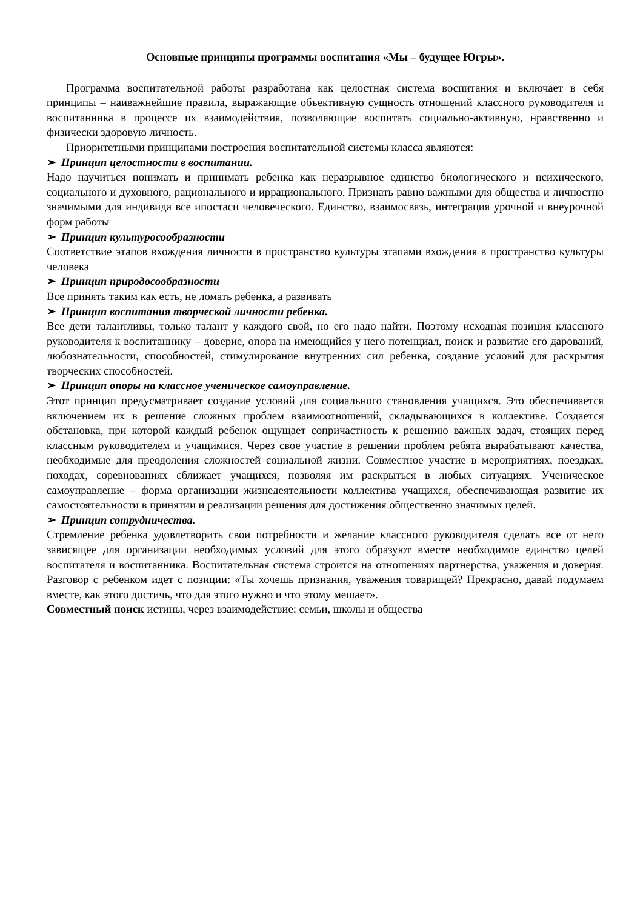Основные принципы программы воспитания «Мы – будущее Югры».
Программа воспитательной работы разработана как целостная система воспитания и включает в себя принципы – наиважнейшие правила, выражающие объективную сущность отношений классного руководителя и воспитанника в процессе их взаимодействия, позволяющие воспитать социально-активную, нравственно и физически здоровую личность.
Приоритетными принципами построения воспитательной системы класса являются:
➢ Принцип целостности в воспитании.
Надо научиться понимать и принимать ребенка как неразрывное единство биологического и психического, социального и духовного, рационального и иррационального. Признать равно важными для общества и личностно значимыми для индивида все ипостаси человеческого. Единство, взаимосвязь, интеграция урочной и внеурочной форм работы
➢ Принцип культуросообразности
Соответствие этапов вхождения личности в пространство культуры этапами вхождения в пространство культуры человека
➢ Принцип природосообразности
Все принять таким как есть, не ломать ребенка, а развивать
➢ Принцип воспитания творческой личности ребенка.
Все дети талантливы, только талант у каждого свой, но его надо найти. Поэтому исходная позиция классного руководителя к воспитаннику – доверие, опора на имеющийся у него потенциал, поиск и развитие его дарований, любознательности, способностей, стимулирование внутренних сил ребенка, создание условий для раскрытия творческих способностей.
➢ Принцип опоры на классное ученическое самоуправление.
Этот принцип предусматривает создание условий для социального становления учащихся. Это обеспечивается включением их в решение сложных проблем взаимоотношений, складывающихся в коллективе. Создается обстановка, при которой каждый ребенок ощущает сопричастность к решению важных задач, стоящих перед классным руководителем и учащимися. Через свое участие в решении проблем ребята вырабатывают качества, необходимые для преодоления сложностей социальной жизни. Совместное участие в мероприятиях, поездках, походах, соревнованиях сближает учащихся, позволяя им раскрыться в любых ситуациях. Ученическое самоуправление – форма организации жизнедеятельности коллектива учащихся, обеспечивающая развитие их самостоятельности в принятии и реализации решения для достижения общественно значимых целей.
➢ Принцип сотрудничества.
Стремление ребенка удовлетворить свои потребности и желание классного руководителя сделать все от него зависящее для организации необходимых условий для этого образуют вместе необходимое единство целей воспитателя и воспитанника. Воспитательная система строится на отношениях партнерства, уважения и доверия. Разговор с ребенком идет с позиции: «Ты хочешь признания, уважения товарищей? Прекрасно, давай подумаем вместе, как этого достичь, что для этого нужно и что этому мешает».
Совместный поиск истины, через взаимодействие: семьи, школы и общества